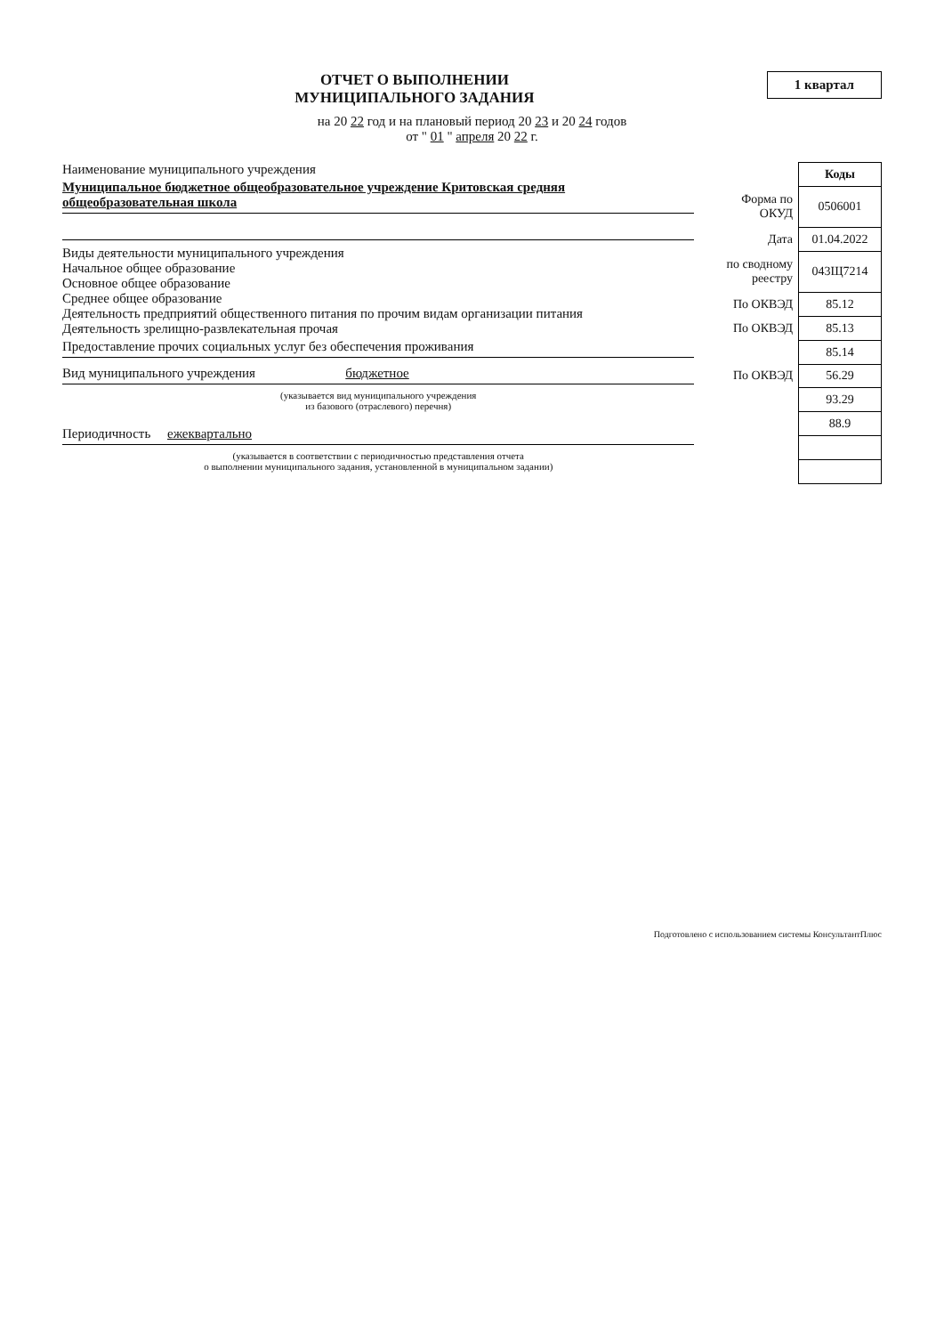ОТЧЕТ О ВЫПОЛНЕНИИ
МУНИЦИПАЛЬНОГО ЗАДАНИЯ
1 квартал
на 20 22 год и на плановый период 20 23 и 20 24 годов
от " 01 " апреля 20 22 г.
Наименование муниципального учреждения
Муниципальное бюджетное общеобразовательное учреждение Критовская средняя общеобразовательная школа
Виды деятельности муниципального учреждения
Начальное общее образование
Основное общее образование
Среднее общее образование
Деятельность предприятий общественного питания по прочим видам организации питания
Деятельность зрелищно-развлекательная прочая
Предоставление прочих социальных услуг без обеспечения проживания
Вид муниципального учреждения бюджетное
(указывается вид муниципального учреждения
из базового (отраслевого) перечня)
Периодичность ежеквартально
(указывается в соответствии с периодичностью представления отчета
о выполнении муниципального задания, установленной в муниципальном задании)
| | Коды |
| Форма по ОКУД | 0506001 |
| Дата | 01.04.2022 |
| по сводному реестру | 043Щ7214 |
| По ОКВЭД | 85.12 |
| По ОКВЭД | 85.13 |
| | 85.14 |
| По ОКВЭД | 56.29 |
| | 93.29 |
| | 88.9 |
Подготовлено с использованием системы КонсультантПлюс